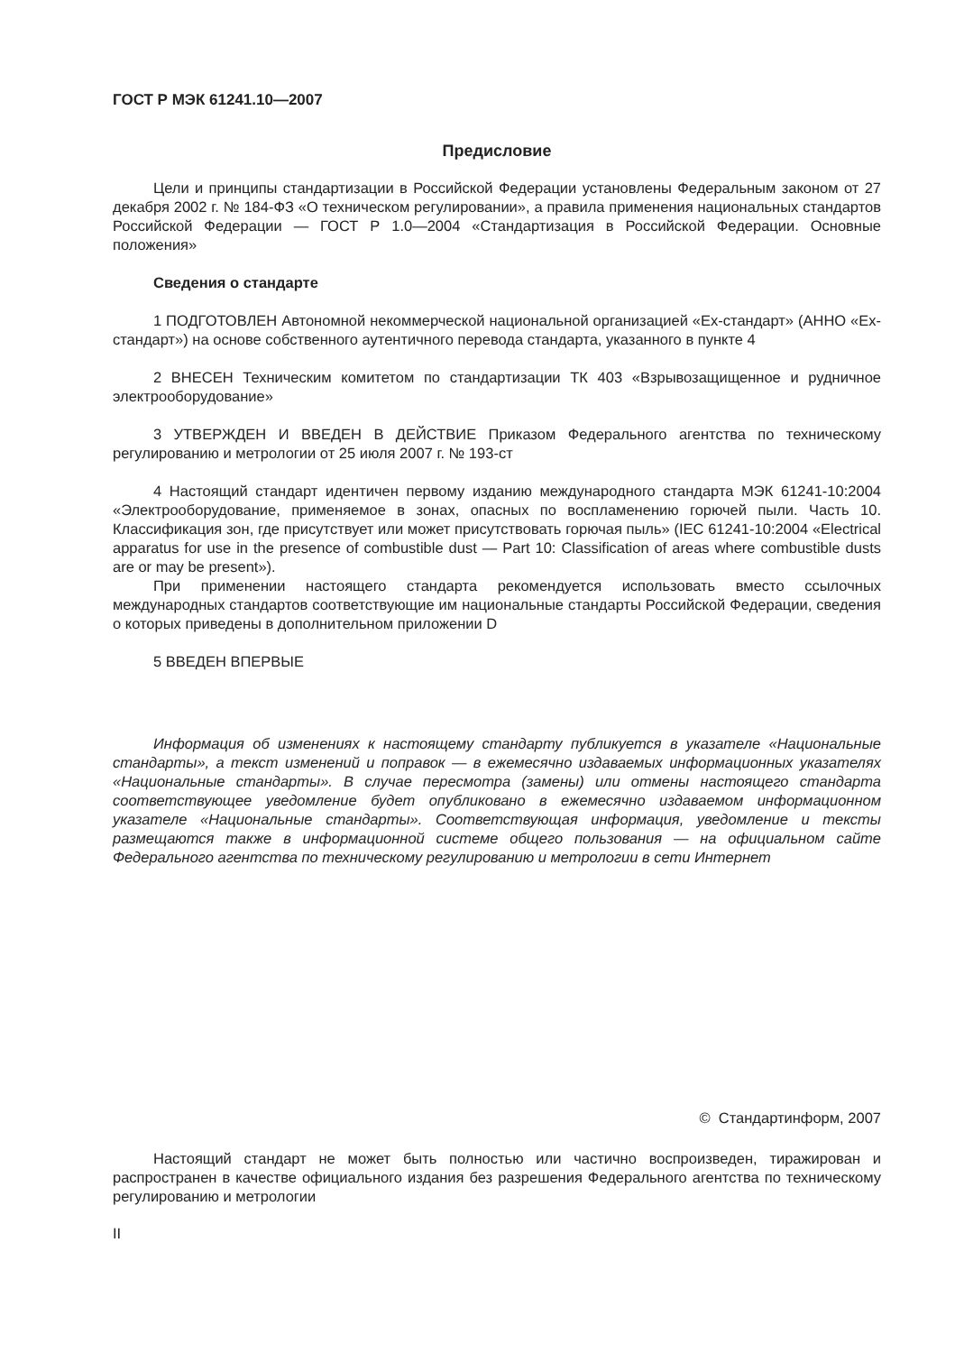ГОСТ Р МЭК 61241.10—2007
Предисловие
Цели и принципы стандартизации в Российской Федерации установлены Федеральным законом от 27 декабря 2002 г. № 184-ФЗ «О техническом регулировании», а правила применения национальных стандартов Российской Федерации — ГОСТ Р 1.0—2004 «Стандартизация в Российской Федерации. Основные положения»
Сведения о стандарте
1 ПОДГОТОВЛЕН Автономной некоммерческой национальной организацией «Ех-стандарт» (АННО «Ех-стандарт») на основе собственного аутентичного перевода стандарта, указанного в пункте 4
2 ВНЕСЕН Техническим комитетом по стандартизации ТК 403 «Взрывозащищенное и рудничное электрооборудование»
3 УТВЕРЖДЕН И ВВЕДЕН В ДЕЙСТВИЕ Приказом Федерального агентства по техническому регулированию и метрологии от 25 июля 2007 г. № 193-ст
4 Настоящий стандарт идентичен первому изданию международного стандарта МЭК 61241-10:2004 «Электрооборудование, применяемое в зонах, опасных по воспламенению горючей пыли. Часть 10. Классификация зон, где присутствует или может присутствовать горючая пыль» (IEC 61241-10:2004 «Electrical apparatus for use in the presence of combustible dust — Part 10: Classification of areas where combustible dusts are or may be present»).
При применении настоящего стандарта рекомендуется использовать вместо ссылочных международных стандартов соответствующие им национальные стандарты Российской Федерации, сведения о которых приведены в дополнительном приложении D
5 ВВЕДЕН ВПЕРВЫЕ
Информация об изменениях к настоящему стандарту публикуется в указателе «Национальные стандарты», а текст изменений и поправок — в ежемесячно издаваемых информационных указателях «Национальные стандарты». В случае пересмотра (замены) или отмены настоящего стандарта соответствующее уведомление будет опубликовано в ежемесячно издаваемом информационном указателе «Национальные стандарты». Соответствующая информация, уведомление и тексты размещаются также в информационной системе общего пользования — на официальном сайте Федерального агентства по техническому регулированию и метрологии в сети Интернет
© Стандартинформ, 2007
Настоящий стандарт не может быть полностью или частично воспроизведен, тиражирован и распространен в качестве официального издания без разрешения Федерального агентства по техническому регулированию и метрологии
II